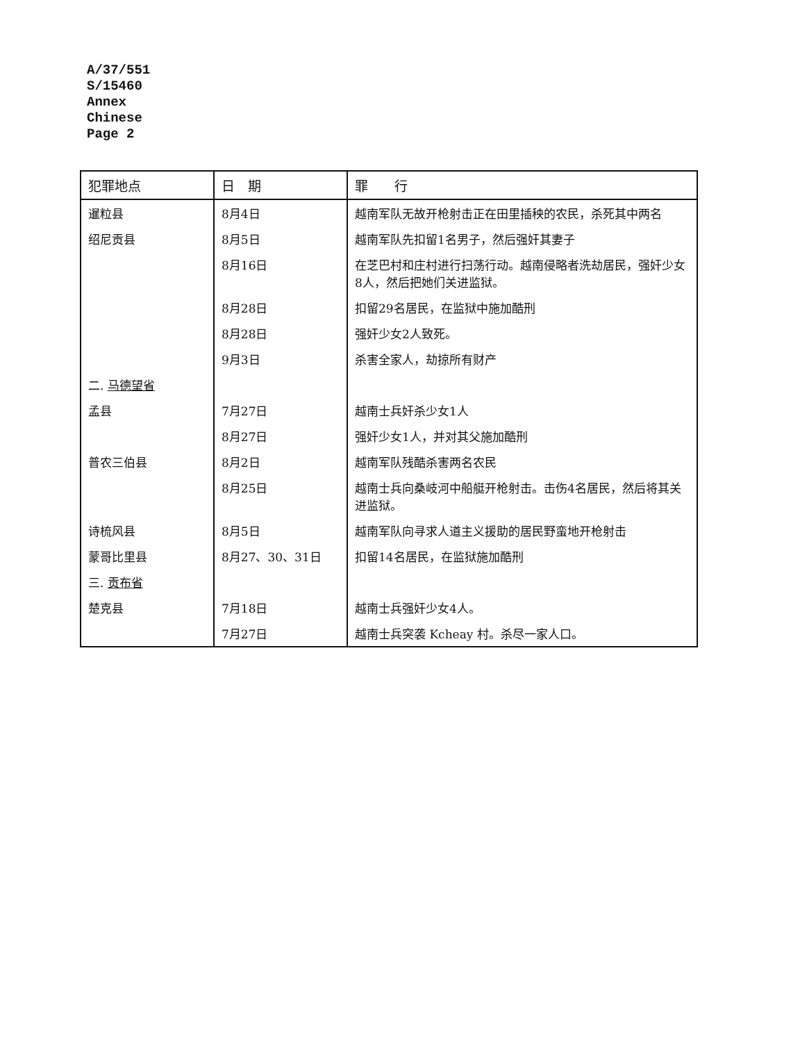A/37/551
S/15460
Annex
Chinese
Page 2
| 犯罪地点 | 日 期 | 罪 行 |
| --- | --- | --- |
| 暹粒县 | 8月4日 | 越南军队无故开枪射击正在田里插秧的农民，杀死其中两名 |
| 绍尼贡县 | 8月5日 | 越南军队先扣留1名男子，然后强奸其妻子 |
| | 8月16日 | 在芝巴村和庄村进行扫荡行动。越南侵略者洗劫居民，强奸少女8人，然后把她们关进监狱。 |
| | 8月28日 | 扣留29名居民，在监狱中施加酷刑 |
| | 8月28日 | 强奸少女2人致死。 |
| | 9月3日 | 杀害全家人，劫掠所有财产 |
| 二. 马德望省 | | |
| 孟县 | 7月27日 | 越南士兵奸杀少女1人 |
| | 8月27日 | 强奸少女1人，并对其父施加酷刑 |
| 普农三伯县 | 8月2日 | 越南军队残酷杀害两名农民 |
| | 8月25日 | 越南士兵向桑岐河中船艇开枪射击。击伤4名居民，然后将其关进监狱。 |
| 诗梳风县 | 8月5日 | 越南军队向寻求人道主义援助的居民野蛮地开枪射击 |
| 蒙哥比里县 | 8月27、30、31日 | 扣留14名居民，在监狱施加酷刑 |
| 三. 贡布省 | | |
| 楚克县 | 7月18日 | 越南士兵强奸少女4人。 |
| | 7月27日 | 越南士兵突袭 Kcheay 村。杀尽一家人口。 |